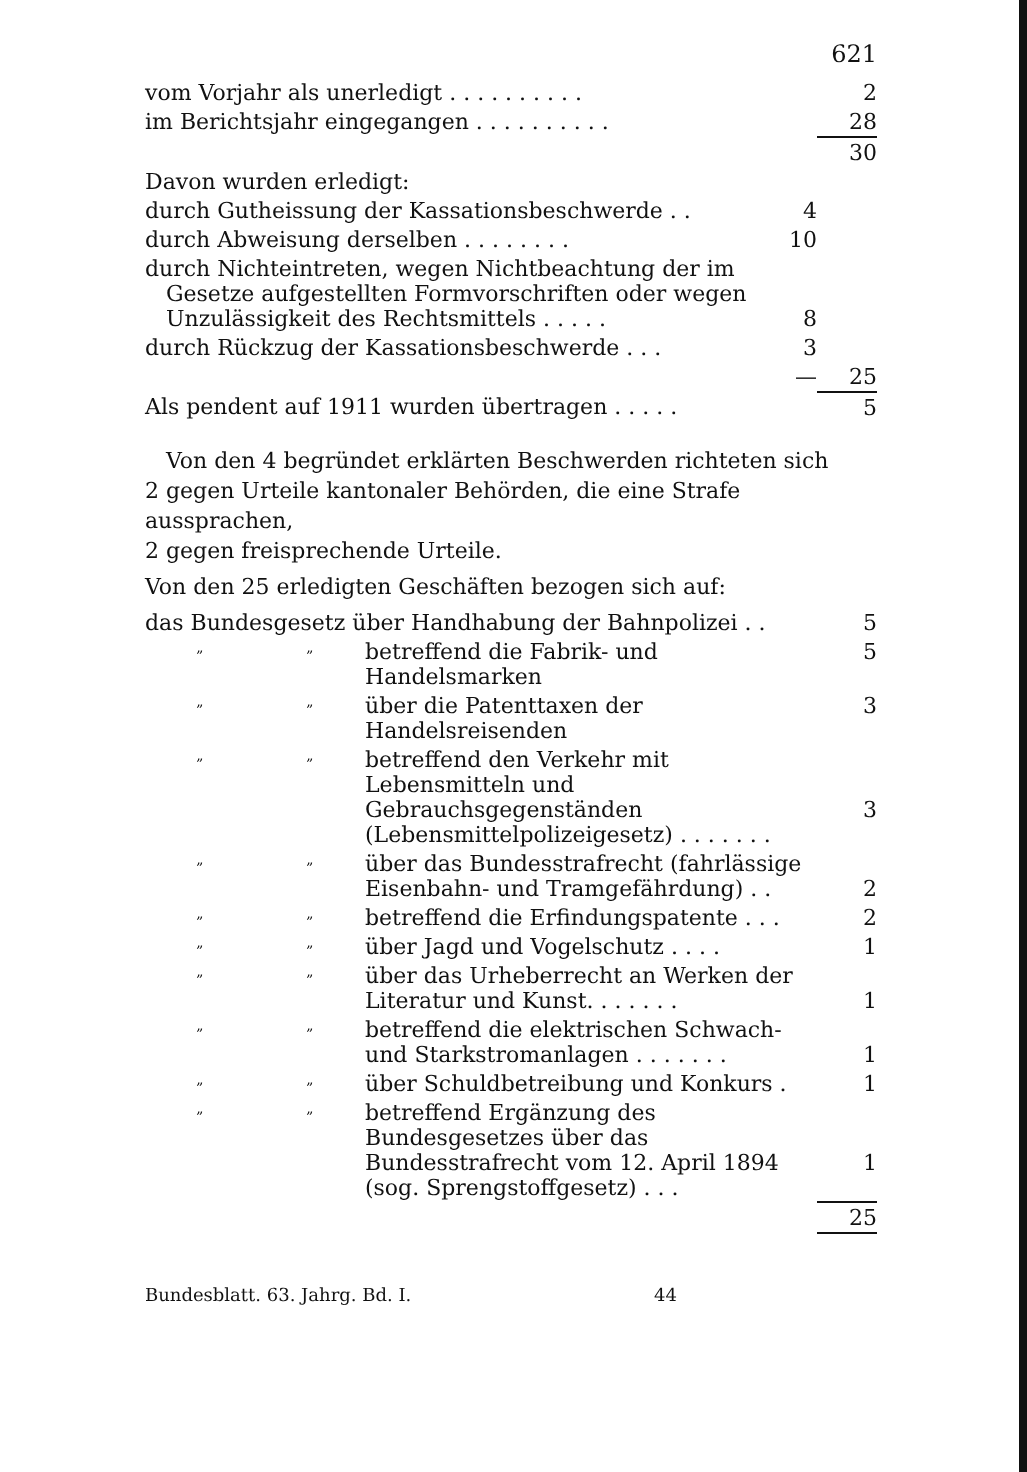621
| vom Vorjahr als unerledigt . . . . . . . . . . | | 2 |
| im Berichtsjahr eingegangen . . . . . . . . . . | | 28 |
| | | 30 |
| Davon wurden erledigt: | | |
| durch Gutheissung der Kassationsbeschwerde . . | 4 | |
| durch Abweisung derselben . . . . . . . . | 10 | |
| durch Nichteintreten, wegen Nichtbeachtung der im Gesetze aufgestellten Formvorschriften oder wegen Unzulässigkeit des Rechtsmittels . . . . . | 8 | |
| durch Rückzug der Kassationsbeschwerde . . . | 3 | |
| | — | 25 |
| Als pendent auf 1911 wurden übertragen . . . . . | | 5 |
Von den 4 begründet erklärten Beschwerden richteten sich
2 gegen Urteile kantonaler Behörden, die eine Strafe aussprachen,
2 gegen freisprechende Urteile.
Von den 25 erledigten Geschäften bezogen sich auf:
| das Bundesgesetz über Handhabung der Bahnpolizei . . | | | 5 |
| „ | „ | betreffend die Fabrik- und Handelsmarken | 5 |
| „ | „ | über die Patenttaxen der Handelsreisenden | 3 |
| „ | „ | betreffend den Verkehr mit Lebensmitteln und Gebrauchsgegenständen (Lebensmittelpolizeigesetz) . . . . . . . | 3 |
| „ | „ | über das Bundesstrafrecht (fahrlässige Eisenbahn- und Tramgefährdung) . . | 2 |
| „ | „ | betreffend die Erfindungspatente . . . | 2 |
| „ | „ | über Jagd und Vogelschutz . . . . | 1 |
| „ | „ | über das Urheberrecht an Werken der Literatur und Kunst. . . . . . . | 1 |
| „ | „ | betreffend die elektrischen Schwach- und Starkstromanlagen . . . . . . . | 1 |
| „ | „ | über Schuldbetreibung und Konkurs . | 1 |
| „ | „ | betreffend Ergänzung des Bundesgesetzes über das Bundesstrafrecht vom 12. April 1894 (sog. Sprengstoffgesetz) . . . | 1 |
| | | | 25 |
Bundesblatt. 63. Jahrg. Bd. I. 44